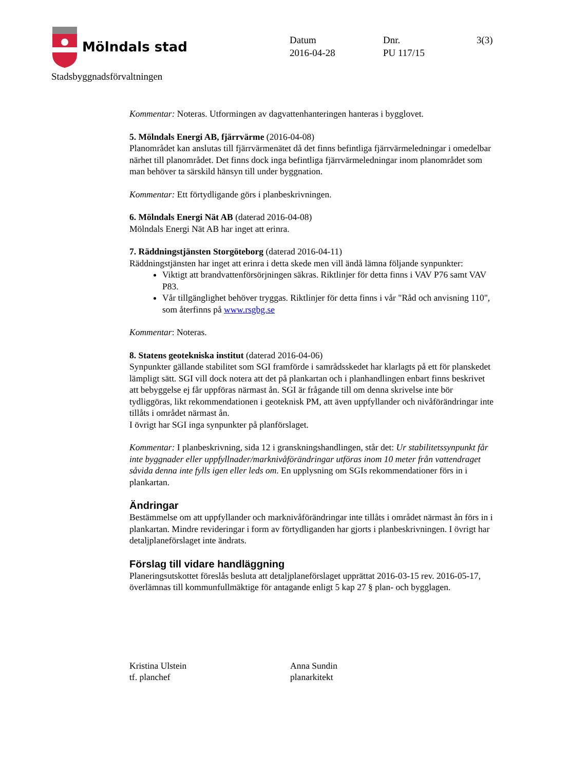Mölndals stad
Stadsbyggnadsförvaltningen
Datum
2016-04-28
Dnr.
PU 117/15
3(3)
Kommentar: Noteras. Utformingen av dagvattenhanteringen hanteras i bygglovet.
5. Mölndals Energi AB, fjärrvärme (2016-04-08)
Planområdet kan anslutas till fjärrvärmenätet då det finns befintliga fjärrvärmeledningar i omedelbar närhet till planområdet. Det finns dock inga befintliga fjärrvärmeledningar inom planområdet som man behöver ta särskild hänsyn till under byggnation.
Kommentar: Ett förtydligande görs i planbeskrivningen.
6. Mölndals Energi Nät AB (daterad 2016-04-08)
Mölndals Energi Nät AB har inget att erinra.
7. Räddningstjänsten Storgöteborg (daterad 2016-04-11)
Räddningstjänsten har inget att erinra i detta skede men vill ändå lämna följande synpunkter:
Viktigt att brandvattenförsörjningen säkras. Riktlinjer för detta finns i VAV P76 samt VAV P83.
Vår tillgänglighet behöver tryggas. Riktlinjer för detta finns i vår "Råd och anvisning 110", som återfinns på www.rsgbg.se
Kommentar: Noteras.
8. Statens geotekniska institut (daterad 2016-04-06)
Synpunkter gällande stabilitet som SGI framförde i samrådsskedet har klarlagts på ett för planskedet lämpligt sätt. SGI vill dock notera att det på plankartan och i planhandlingen enbart finns beskrivet att bebyggelse ej får uppföras närmast ån. SGI är frågande till om denna skrivelse inte bör tydliggöras, likt rekommendationen i geoteknisk PM, att även uppfyllander och nivåförändringar inte tillåts i området närmast ån.
I övrigt har SGI inga synpunkter på planförslaget.
Kommentar: I planbeskrivning, sida 12 i granskningshandlingen, står det: Ur stabilitetssynpunkt får inte byggnader eller uppfyllnader/marknivåförändringar utföras inom 10 meter från vattendraget såvida denna inte fylls igen eller leds om. En upplysning om SGIs rekommendationer förs in i plankartan.
Ändringar
Bestämmelse om att uppfyllander och marknivåförändringar inte tillåts i området närmast ån förs in i plankartan. Mindre revideringar i form av förtydliganden har gjorts i planbeskrivningen. I övrigt har detaljplaneförslaget inte ändrats.
Förslag till vidare handläggning
Planeringsutskottet föreslås besluta att detaljplaneförslaget upprättat 2016-03-15 rev. 2016-05-17, överlämnas till kommunfullmäktige för antagande enligt 5 kap 27 § plan- och bygglagen.
Kristina Ulstein
tf. planchef
Anna Sundin
planarkitekt